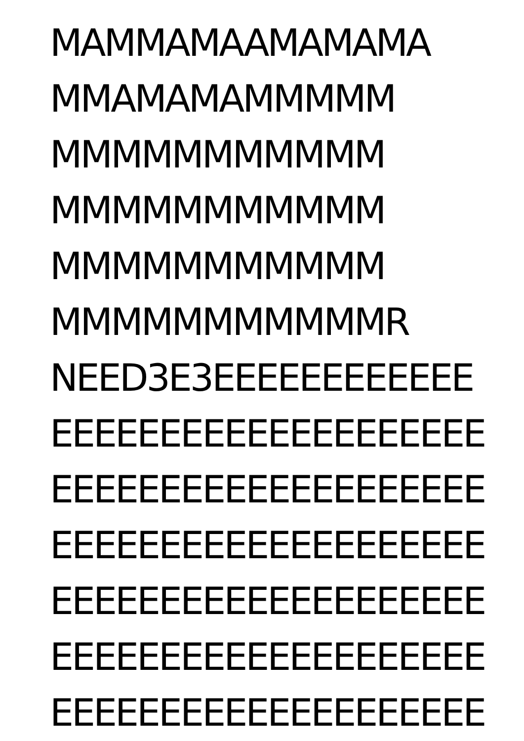MAMMAMAAMAMAMA
MMAMAMAMMMMM
MMMMMMMMMMM
MMMMMMMMMMM
MMMMMMMMMMM
MMMMMMMMMMMR
NEED3E3EEEEEEEEEEEE
EEEEEEEEEEEEEEEEEEEE
EEEEEEEEEEEEEEEEEEEE
EEEEEEEEEEEEEEEEEEEE
EEEEEEEEEEEEEEEEEEEE
EEEEEEEEEEEEEEEEEEEE
EEEEEEEEEEEEEEEEEEEE